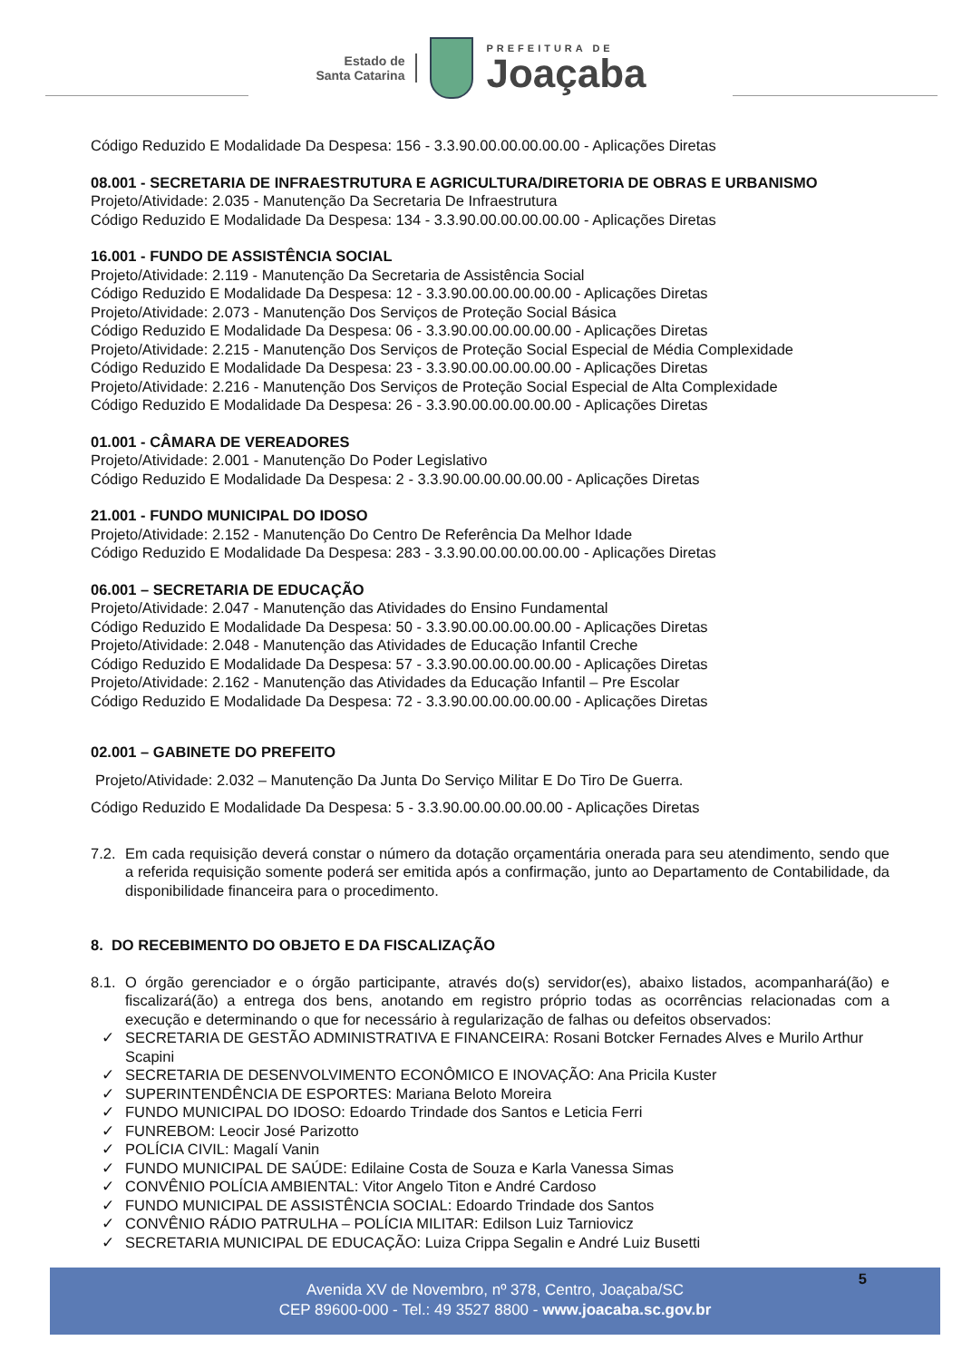Estado de
Santa Catarina
PREFEITURA DE
Joaçaba
Código Reduzido E Modalidade Da Despesa: 156 - 3.3.90.00.00.00.00.00 - Aplicações Diretas
08.001 - SECRETARIA DE INFRAESTRUTURA E AGRICULTURA/DIRETORIA DE OBRAS E URBANISMO
Projeto/Atividade: 2.035 - Manutenção Da Secretaria De Infraestrutura
Código Reduzido E Modalidade Da Despesa: 134 - 3.3.90.00.00.00.00.00 - Aplicações Diretas
16.001 - FUNDO DE ASSISTÊNCIA SOCIAL
Projeto/Atividade: 2.119 - Manutenção Da Secretaria de Assistência Social
Código Reduzido E Modalidade Da Despesa: 12 - 3.3.90.00.00.00.00.00 - Aplicações Diretas
Projeto/Atividade: 2.073 - Manutenção Dos Serviços de Proteção Social Básica
Código Reduzido E Modalidade Da Despesa: 06 - 3.3.90.00.00.00.00.00 - Aplicações Diretas
Projeto/Atividade: 2.215 - Manutenção Dos Serviços de Proteção Social Especial de Média Complexidade
Código Reduzido E Modalidade Da Despesa: 23 - 3.3.90.00.00.00.00.00 - Aplicações Diretas
Projeto/Atividade: 2.216 - Manutenção Dos Serviços de Proteção Social Especial de Alta Complexidade
Código Reduzido E Modalidade Da Despesa: 26 - 3.3.90.00.00.00.00.00 - Aplicações Diretas
01.001 - CÂMARA DE VEREADORES
Projeto/Atividade: 2.001 - Manutenção Do Poder Legislativo
Código Reduzido E Modalidade Da Despesa: 2 - 3.3.90.00.00.00.00.00 - Aplicações Diretas
21.001 - FUNDO MUNICIPAL DO IDOSO
Projeto/Atividade: 2.152 - Manutenção Do Centro De Referência Da Melhor Idade
Código Reduzido E Modalidade Da Despesa: 283 - 3.3.90.00.00.00.00.00 - Aplicações Diretas
06.001 – SECRETARIA DE EDUCAÇÃO
Projeto/Atividade: 2.047 - Manutenção das Atividades do Ensino Fundamental
Código Reduzido E Modalidade Da Despesa: 50 - 3.3.90.00.00.00.00.00 - Aplicações Diretas
Projeto/Atividade: 2.048 - Manutenção das Atividades de Educação Infantil Creche
Código Reduzido E Modalidade Da Despesa: 57 - 3.3.90.00.00.00.00.00 - Aplicações Diretas
Projeto/Atividade: 2.162 - Manutenção das Atividades da Educação Infantil – Pre Escolar
Código Reduzido E Modalidade Da Despesa: 72 - 3.3.90.00.00.00.00.00 - Aplicações Diretas
02.001 – GABINETE DO PREFEITO
Projeto/Atividade: 2.032 – Manutenção Da Junta Do Serviço Militar E Do Tiro De Guerra.
Código Reduzido E Modalidade Da Despesa: 5 - 3.3.90.00.00.00.00.00 - Aplicações Diretas
7.2. Em cada requisição deverá constar o número da dotação orçamentária onerada para seu atendimento, sendo que a referida requisição somente poderá ser emitida após a confirmação, junto ao Departamento de Contabilidade, da disponibilidade financeira para o procedimento.
8. DO RECEBIMENTO DO OBJETO E DA FISCALIZAÇÃO
8.1. O órgão gerenciador e o órgão participante, através do(s) servidor(es), abaixo listados, acompanhará(ão) e fiscalizará(ão) a entrega dos bens, anotando em registro próprio todas as ocorrências relacionadas com a execução e determinando o que for necessário à regularização de falhas ou defeitos observados:
✓ SECRETARIA DE GESTÃO ADMINISTRATIVA E FINANCEIRA: Rosani Botcker Fernades Alves e Murilo Arthur Scapini
✓ SECRETARIA DE DESENVOLVIMENTO ECONÔMICO E INOVAÇÃO: Ana Pricila Kuster
✓ SUPERINTENDÊNCIA DE ESPORTES: Mariana Beloto Moreira
✓ FUNDO MUNICIPAL DO IDOSO: Edoardo Trindade dos Santos e Leticia Ferri
✓ FUNREBOM: Leocir José Parizotto
✓ POLÍCIA CIVIL: Magalí Vanin
✓ FUNDO MUNICIPAL DE SAÚDE: Edilaine Costa de Souza e Karla Vanessa Simas
✓ CONVÊNIO POLÍCIA AMBIENTAL: Vitor Angelo Titon e André Cardoso
✓ FUNDO MUNICIPAL DE ASSISTÊNCIA SOCIAL: Edoardo Trindade dos Santos
✓ CONVÊNIO RÁDIO PATRULHA – POLÍCIA MILITAR: Edilson Luiz Tarniovicz
✓ SECRETARIA MUNICIPAL DE EDUCAÇÃO: Luiza Crippa Segalin e André Luiz Busetti
Avenida XV de Novembro, nº 378, Centro, Joaçaba/SC
CEP 89600-000 - Tel.: 49 3527 8800 - www.joacaba.sc.gov.br
5